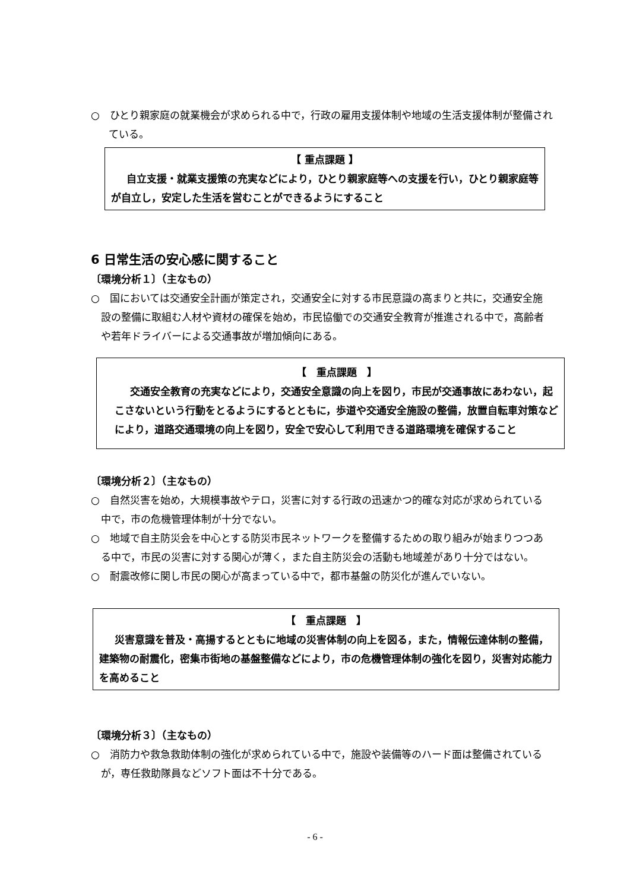○　ひとり親家庭の就業機会が求められる中で，行政の雇用支援体制や地域の生活支援体制が整備されている。
【 重点課題 】
自立支援・就業支援策の充実などにより，ひとり親家庭等への支援を行い，ひとり親家庭等が自立し，安定した生活を営むことができるようにすること
6 日常生活の安心感に関すること
〔環境分析１〕（主なもの）
○　国においては交通安全計画が策定され，交通安全に対する市民意識の高まりと共に，交通安全施設の整備に取組む人材や資材の確保を始め，市民協働での交通安全教育が推進される中で，高齢者や若年ドライバーによる交通事故が増加傾向にある。
【　重点課題　】
交通安全教育の充実などにより，交通安全意識の向上を図り，市民が交通事故にあわない，起こさないという行動をとるようにするとともに，歩道や交通安全施設の整備，放置自転車対策などにより，道路交通環境の向上を図り，安全で安心して利用できる道路環境を確保すること
〔環境分析２〕（主なもの）
○　自然災害を始め，大規模事故やテロ，災害に対する行政の迅速かつ的確な対応が求められている中で，市の危機管理体制が十分でない。
○　地域で自主防災会を中心とする防災市民ネットワークを整備するための取り組みが始まりつつある中で，市民の災害に対する関心が薄く，また自主防災会の活動も地域差があり十分ではない。
○　耐震改修に関し市民の関心が高まっている中で，都市基盤の防災化が進んでいない。
【　重点課題　】
災害意識を普及・高揚するとともに地域の災害体制の向上を図る，また，情報伝達体制の整備，建築物の耐震化，密集市街地の基盤整備などにより，市の危機管理体制の強化を図り，災害対応能力を高めること
〔環境分析３〕（主なもの）
○　消防力や救急救助体制の強化が求められている中で，施設や装備等のハード面は整備されているが，専任救助隊員などソフト面は不十分である。
- 6 -